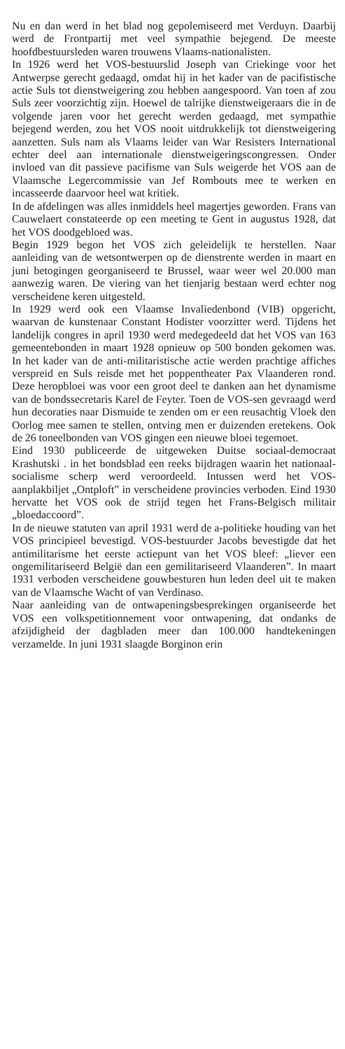Nu en dan werd in het blad nog gepolemiseerd met Verduyn. Daarbij werd de Frontpartij met veel sympathie bejegend. De meeste hoofdbestuursleden waren trouwens Vlaams-nationalisten.
In 1926 werd het VOS-bestuurslid Joseph van Criekinge voor het Antwerpse gerecht gedaagd, omdat hij in het kader van de pacifistische actie Suls tot dienstweigering zou hebben aangespoord. Van toen af zou Suls zeer voorzichtig zijn. Hoewel de talrijke dienstweigeraars die in de volgende jaren voor het gerecht werden gedaagd, met sympathie bejegend werden, zou het VOS nooit uitdrukkelijk tot dienstweigering aanzetten. Suls nam als Vlaams leider van War Resisters International echter deel aan internationale dienstweigeringscongressen. Onder invloed van dit passieve pacifisme van Suls weigerde het VOS aan de Vlaamsche Legercommissie van Jef Rombouts mee te werken en incasseerde daarvoor heel wat kritiek.
In de afdelingen was alles inmiddels heel magertjes geworden. Frans van Cauwelaert constateerde op een meeting te Gent in augustus 1928, dat het VOS doodgebloed was.
Begin 1929 begon het VOS zich geleidelijk te herstellen. Naar aanleiding van de wetsontwerpen op de dienstrente werden in maart en juni betogingen georganiseerd te Brussel, waar weer wel 20.000 man aanwezig waren. De viering van het tienjarig bestaan werd echter nog verscheidene keren uitgesteld.
In 1929 werd ook een Vlaamse Invaliedenbond (VIB) opgericht, waarvan de kunstenaar Constant Hodister voorzitter werd. Tijdens het landelijk congres in april 1930 werd medegedeeld dat het VOS van 163 gemeentebonden in maart 1928 opnieuw op 500 bonden gekomen was. In het kader van de anti-militaristische actie werden prachtige affiches verspreid en Suls reisde met het poppentheater Pax Vlaanderen rond. Deze heropbloei was voor een groot deel te danken aan het dynamisme van de bondssecretaris Karel de Feyter. Toen de VOS-sen gevraagd werd hun decoraties naar Dismuide te zenden om er een reusachtig Vloek den Oorlog mee samen te stellen, ontving men er duizenden eretekens. Ook de 26 toneelbonden van VOS gingen een nieuwe bloei tegemoet.
Eind 1930 publiceerde de uitgeweken Duitse sociaal-democraat Krashutski . in het bondsblad een reeks bijdragen waarin het nationaal-socialisme scherp werd veroordeeld. Intussen werd het VOS-aanplakbiljet „Ontploft” in verscheidene provincies verboden. Eind 1930 hervatte het VOS ook de strijd tegen het Frans-Belgisch militair „bloedaccoord”.
In de nieuwe statuten van april 1931 werd de a-politieke houding van het VOS principieel bevestigd. VOS-bestuurder Jacobs bevestigde dat het antimilitarisme het eerste actiepunt van het VOS bleef: „liever een ongemilitariseerd België dan een gemilitariseerd Vlaanderen”. In maart 1931 verboden verscheidene gouwbesturen hun leden deel uit te maken van de Vlaamsche Wacht of van Verdinaso.
Naar aanleiding van de ontwapeningsbesprekingen organiseerde het VOS een volkspetitionnement voor ontwapening, dat ondanks de afzijdigheid der dagbladen meer dan 100.000 handtekeningen verzamelde. In juni 1931 slaagde Borginon erin